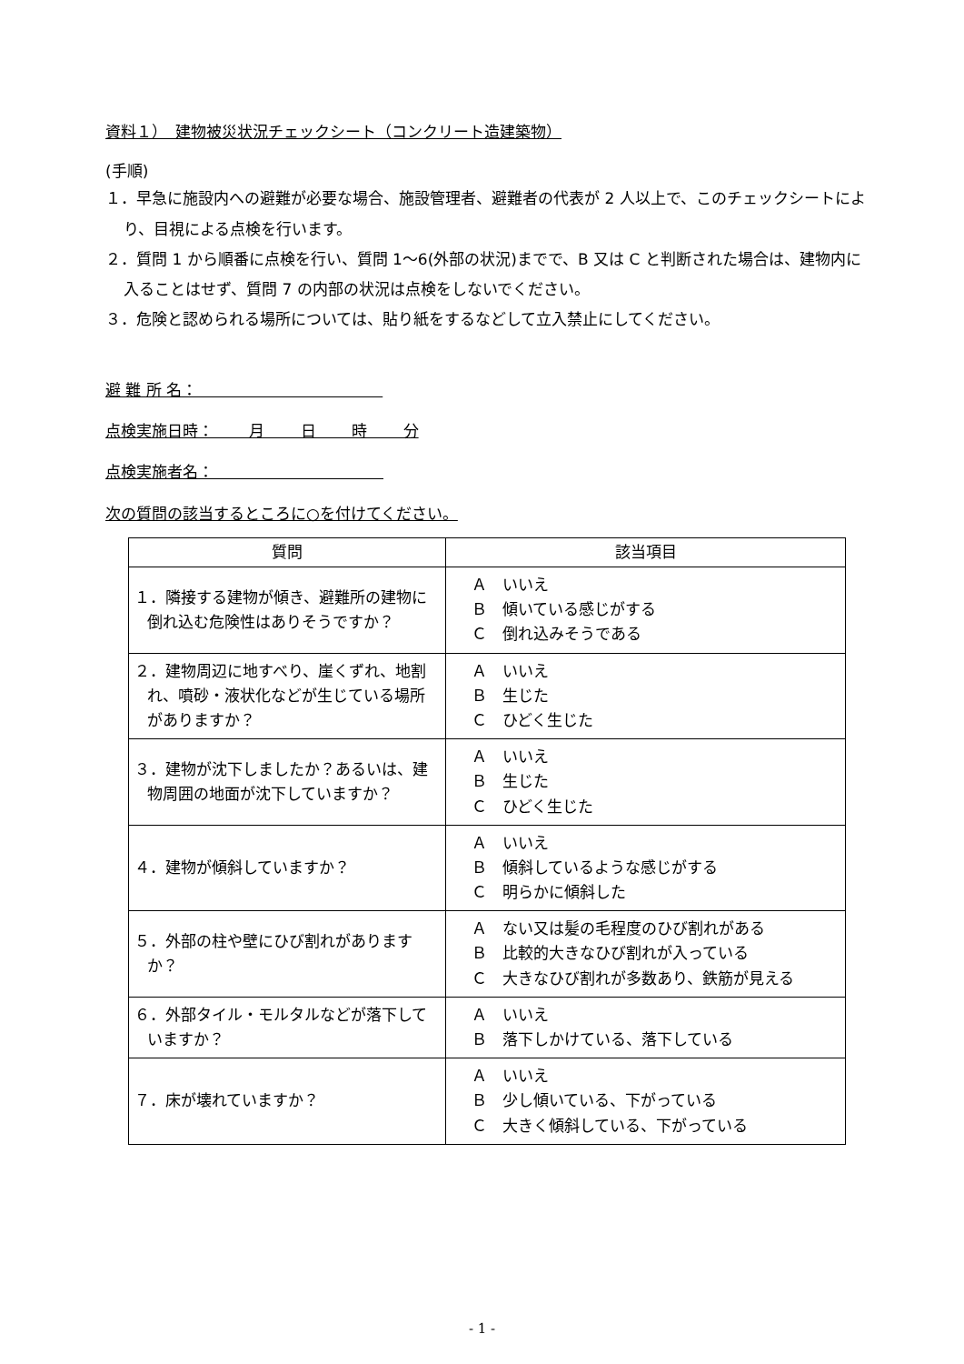資料１）　建物被災状況チェックシート（コンクリート造建築物）
(手順)
１．早急に施設内への避難が必要な場合、施設管理者、避難者の代表が 2 人以上で、このチェックシートにより、目視による点検を行います。
２．質問 1 から順番に点検を行い、質問 1～6(外部の状況)までで、B 又は C と判断された場合は、建物内に入ることはせず、質問 7 の内部の状況は点検をしないでください。
３．危険と認められる場所については、貼り紙をするなどして立入禁止にしてください。
避 難 所 名：　　　　　　　　　　　　
点検実施日時：　　 月　　 日　　 時　　 分
点検実施者名：　　　　　　　　　　　
次の質問の該当するところに○を付けてください。
| 質問 | 該当項目 |
| --- | --- |
| １．隣接する建物が傾き、避難所の建物に倒れ込む危険性はありそうですか？ | Ａ いいえ Ｂ 傾いている感じがする Ｃ 倒れ込みそうである |
| ２．建物周辺に地すべり、崖くずれ、地割れ、噴砂・液状化などが生じている場所がありますか？ | Ａ いいえ Ｂ 生じた Ｃ ひどく生じた |
| ３．建物が沈下しましたか？あるいは、建物周囲の地面が沈下していますか？ | Ａ いいえ Ｂ 生じた Ｃ ひどく生じた |
| ４．建物が傾斜していますか？ | Ａ いいえ Ｂ 傾斜しているような感じがする Ｃ 明らかに傾斜した |
| ５．外部の柱や壁にひび割れがありますか？ | Ａ ない又は髪の毛程度のひび割れがある Ｂ 比較的大きなひび割れが入っている Ｃ 大きなひび割れが多数あり、鉄筋が見える |
| ６．外部タイル・モルタルなどが落下していますか？ | Ａ いいえ Ｂ 落下しかけている、落下している |
| ７．床が壊れていますか？ | Ａ いいえ Ｂ 少し傾いている、下がっている Ｃ 大きく傾斜している、下がっている |
- 1 -